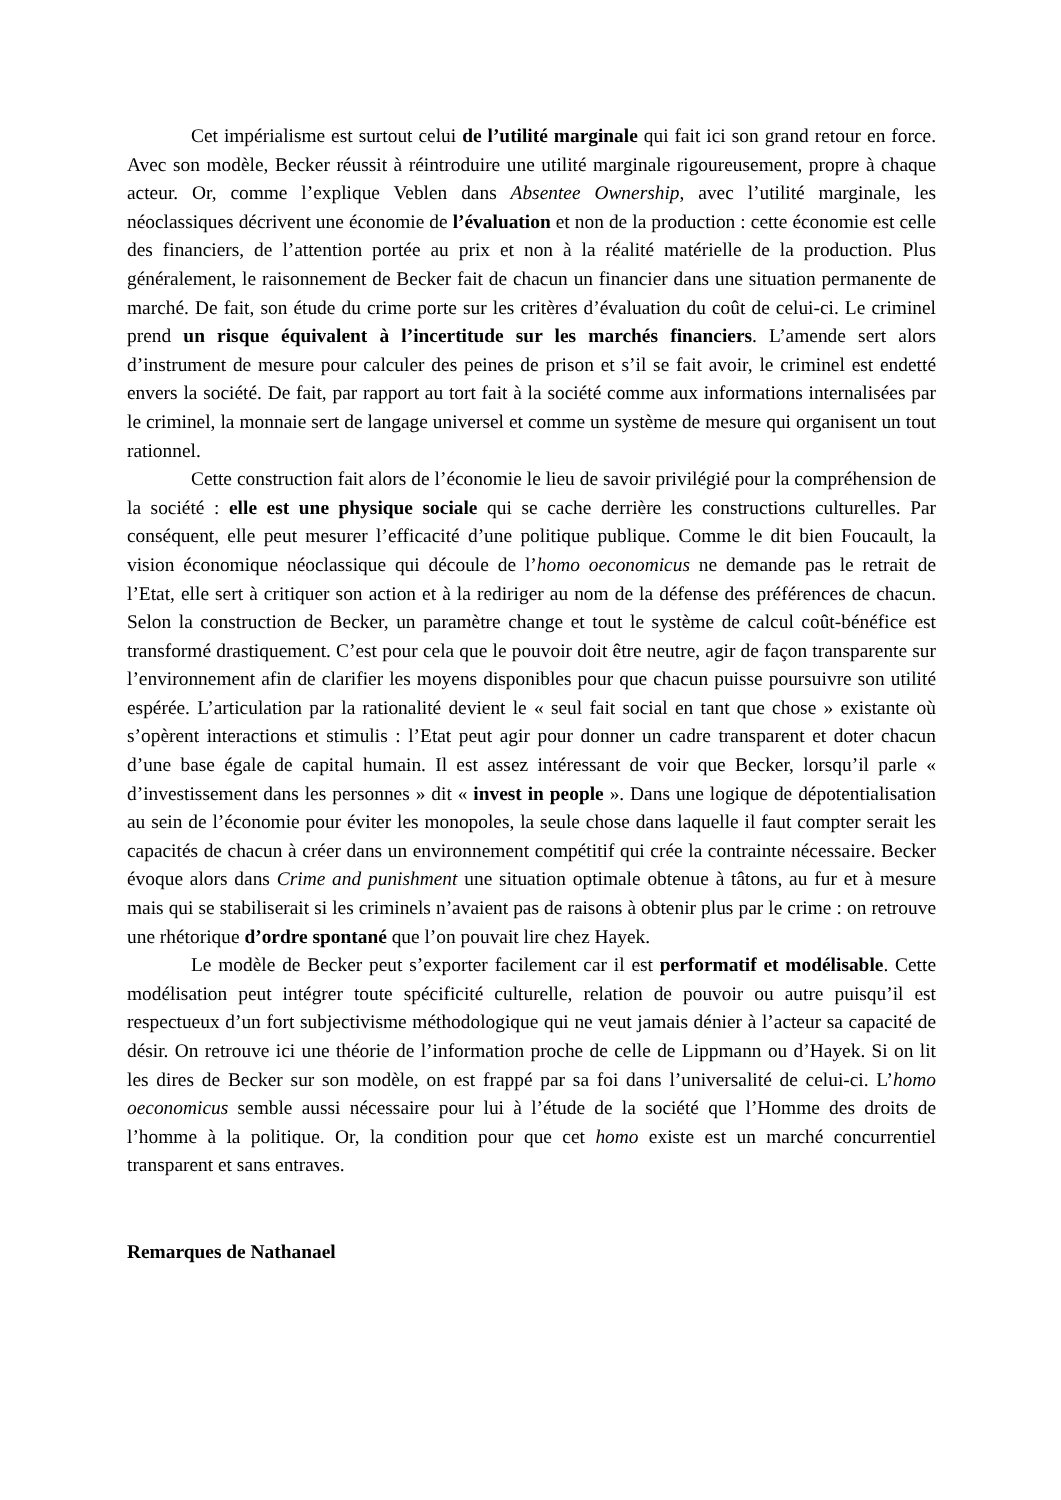Cet impérialisme est surtout celui de l’utilité marginale qui fait ici son grand retour en force. Avec son modèle, Becker réussit à réintroduire une utilité marginale rigoureusement, propre à chaque acteur. Or, comme l’explique Veblen dans Absentee Ownership, avec l’utilité marginale, les néoclassiques décrivent une économie de l’évaluation et non de la production : cette économie est celle des financiers, de l’attention portée au prix et non à la réalité matérielle de la production. Plus généralement, le raisonnement de Becker fait de chacun un financier dans une situation permanente de marché. De fait, son étude du crime porte sur les critères d’évaluation du coût de celui-ci. Le criminel prend un risque équivalent à l’incertitude sur les marchés financiers. L’amende sert alors d’instrument de mesure pour calculer des peines de prison et s’il se fait avoir, le criminel est endetté envers la société. De fait, par rapport au tort fait à la société comme aux informations internalisées par le criminel, la monnaie sert de langage universel et comme un système de mesure qui organisent un tout rationnel.
Cette construction fait alors de l’économie le lieu de savoir privilégié pour la compréhension de la société : elle est une physique sociale qui se cache derrière les constructions culturelles. Par conséquent, elle peut mesurer l’efficacité d’une politique publique. Comme le dit bien Foucault, la vision économique néoclassique qui découle de l’homo oeconomicus ne demande pas le retrait de l’Etat, elle sert à critiquer son action et à la rediriger au nom de la défense des préférences de chacun. Selon la construction de Becker, un paramètre change et tout le système de calcul coût-bénéfice est transformé drastiquement. C’est pour cela que le pouvoir doit être neutre, agir de façon transparente sur l’environnement afin de clarifier les moyens disponibles pour que chacun puisse poursuivre son utilité espérée. L’articulation par la rationalité devient le « seul fait social en tant que chose » existante où s’opèrent interactions et stimulis : l’Etat peut agir pour donner un cadre transparent et doter chacun d’une base égale de capital humain. Il est assez intéressant de voir que Becker, lorsqu’il parle « d’investissement dans les personnes » dit « invest in people ». Dans une logique de dépotentialisation au sein de l’économie pour éviter les monopoles, la seule chose dans laquelle il faut compter serait les capacités de chacun à créer dans un environnement compétitif qui crée la contrainte nécessaire. Becker évoque alors dans Crime and punishment une situation optimale obtenue à tâtons, au fur et à mesure mais qui se stabiliserait si les criminels n’avaient pas de raisons à obtenir plus par le crime : on retrouve une rhétorique d’ordre spontané que l’on pouvait lire chez Hayek.
Le modèle de Becker peut s’exporter facilement car il est performatif et modélisable. Cette modélisation peut intégrer toute spécificité culturelle, relation de pouvoir ou autre puisqu’il est respectueux d’un fort subjectivisme méthodologique qui ne veut jamais dénier à l’acteur sa capacité de désir. On retrouve ici une théorie de l’information proche de celle de Lippmann ou d’Hayek. Si on lit les dires de Becker sur son modèle, on est frappé par sa foi dans l’universalité de celui-ci. L’homo oeconomicus semble aussi nécessaire pour lui à l’étude de la société que l’Homme des droits de l’homme à la politique. Or, la condition pour que cet homo existe est un marché concurrentiel transparent et sans entraves.
Remarques de Nathanael